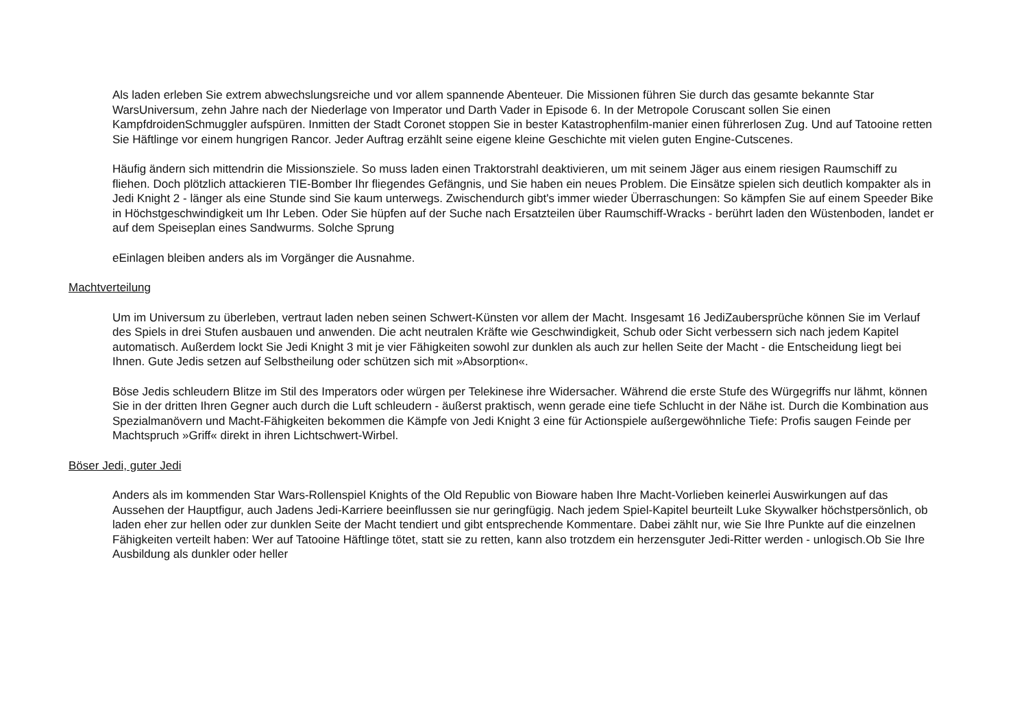Als laden erleben Sie extrem abwechslungsreiche und vor allem spannende Abenteuer. Die Missionen führen Sie durch das gesamte bekannte Star WarsUniversum, zehn Jahre nach der Niederlage von Imperator und Darth Vader in Episode 6. In der Metropole Coruscant sollen Sie einen KampfdroidenSchmuggler aufspüren. Inmitten der Stadt Coronet stoppen Sie in bester Katastrophenfilm-manier einen führerlosen Zug. Und auf Tatooine retten Sie Häftlinge vor einem hungrigen Rancor. Jeder Auftrag erzählt seine eigene kleine Geschichte mit vielen guten Engine-Cutscenes.
Häufig ändern sich mittendrin die Missionsziele. So muss laden einen Traktorstrahl deaktivieren, um mit seinem Jäger aus einem riesigen Raumschiff zu fliehen. Doch plötzlich attackieren TIE-Bomber Ihr fliegendes Gefängnis, und Sie haben ein neues Problem. Die Einsätze spielen sich deutlich kompakter als in Jedi Knight 2 - länger als eine Stunde sind Sie kaum unterwegs. Zwischendurch gibt's immer wieder Überraschungen: So kämpfen Sie auf einem Speeder Bike in Höchstgeschwindigkeit um Ihr Leben. Oder Sie hüpfen auf der Suche nach Ersatzteilen über Raumschiff-Wracks - berührt laden den Wüstenboden, landet er auf dem Speiseplan eines Sandwurms. Solche Sprung
eEinlagen bleiben anders als im Vorgänger die Ausnahme.
Machtverteilung
Um im Universum zu überleben, vertraut laden neben seinen Schwert-Künsten vor allem der Macht. Insgesamt 16 JediZaubersprüche können Sie im Verlauf des Spiels in drei Stufen ausbauen und anwenden. Die acht neutralen Kräfte wie Geschwindigkeit, Schub oder Sicht verbessern sich nach jedem Kapitel automatisch. Außerdem lockt Sie Jedi Knight 3 mit je vier Fähigkeiten sowohl zur dunklen als auch zur hellen Seite der Macht - die Entscheidung liegt bei Ihnen. Gute Jedis setzen auf Selbstheilung oder schützen sich mit »Absorption«.
Böse Jedis schleudern Blitze im Stil des Imperators oder würgen per Telekinese ihre Widersacher. Während die erste Stufe des Würgegriffs nur lähmt, können Sie in der dritten Ihren Gegner auch durch die Luft schleudern - äußerst praktisch, wenn gerade eine tiefe Schlucht in der Nähe ist. Durch die Kombination aus Spezialmanövern und Macht-Fähigkeiten bekommen die Kämpfe von Jedi Knight 3 eine für Actionspiele außergewöhnliche Tiefe: Profis saugen Feinde per Machtspruch »Griff« direkt in ihren Lichtschwert-Wirbel.
Böser Jedi, guter Jedi
Anders als im kommenden Star Wars-Rollenspiel Knights of the Old Republic von Bioware haben Ihre Macht-Vorlieben keinerlei Auswirkungen auf das Aussehen der Hauptfigur, auch Jadens Jedi-Karriere beeinflussen sie nur geringfügig. Nach jedem Spiel-Kapitel beurteilt Luke Skywalker höchstpersönlich, ob laden eher zur hellen oder zur dunklen Seite der Macht tendiert und gibt entsprechende Kommentare. Dabei zählt nur, wie Sie Ihre Punkte auf die einzelnen Fähigkeiten verteilt haben: Wer auf Tatooine Häftlinge tötet, statt sie zu retten, kann also trotzdem ein herzensguter Jedi-Ritter werden - unlogisch.Ob Sie Ihre Ausbildung als dunkler oder heller